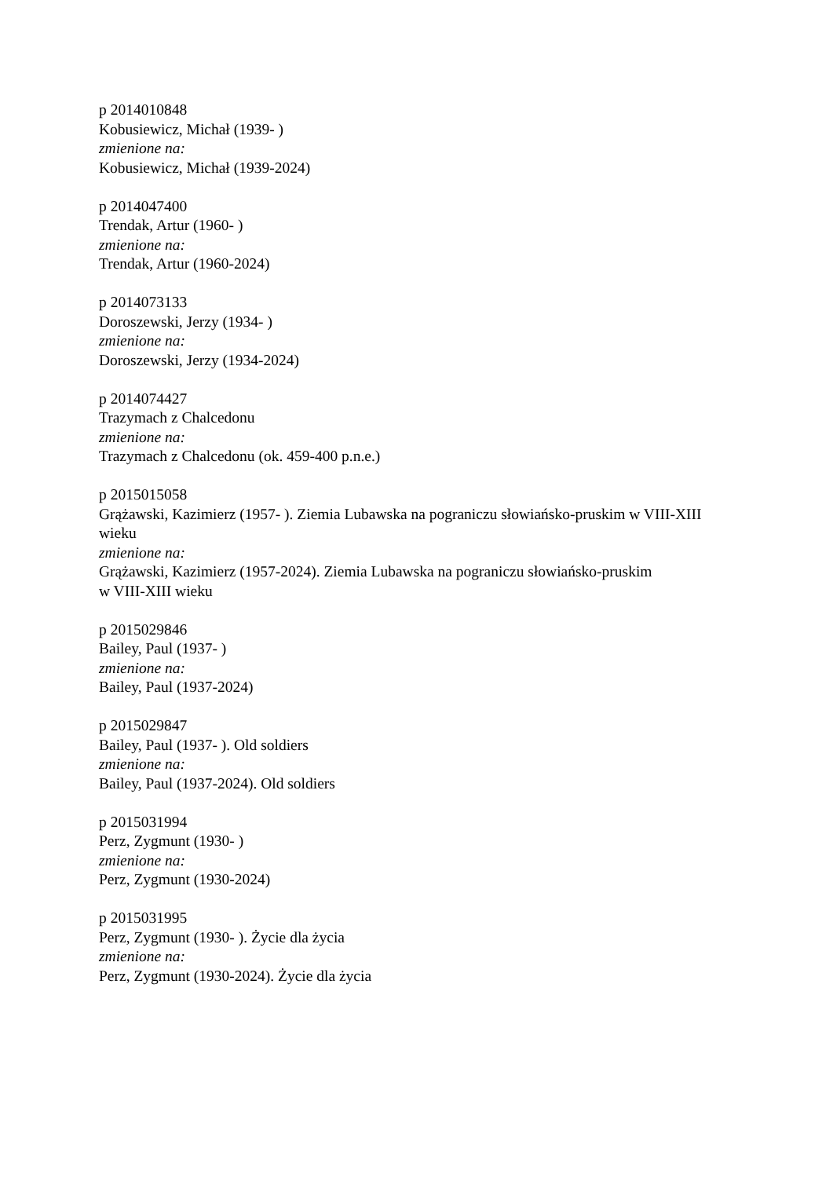p 2014010848
Kobusiewicz, Michał (1939- )
zmienione na:
Kobusiewicz, Michał (1939-2024)
p 2014047400
Trendak, Artur (1960- )
zmienione na:
Trendak, Artur (1960-2024)
p 2014073133
Doroszewski, Jerzy (1934- )
zmienione na:
Doroszewski, Jerzy (1934-2024)
p 2014074427
Trazymach z Chalcedonu
zmienione na:
Trazymach z Chalcedonu (ok. 459-400 p.n.e.)
p 2015015058
Grążawski, Kazimierz (1957- ). Ziemia Lubawska na pograniczu słowiańsko-pruskim w VIII-XIII wieku
zmienione na:
Grążawski, Kazimierz (1957-2024). Ziemia Lubawska na pograniczu słowiańsko-pruskim
w VIII-XIII wieku
p 2015029846
Bailey, Paul (1937- )
zmienione na:
Bailey, Paul (1937-2024)
p 2015029847
Bailey, Paul (1937- ). Old soldiers
zmienione na:
Bailey, Paul (1937-2024). Old soldiers
p 2015031994
Perz, Zygmunt (1930- )
zmienione na:
Perz, Zygmunt (1930-2024)
p 2015031995
Perz, Zygmunt (1930- ). Życie dla życia
zmienione na:
Perz, Zygmunt (1930-2024). Życie dla życia